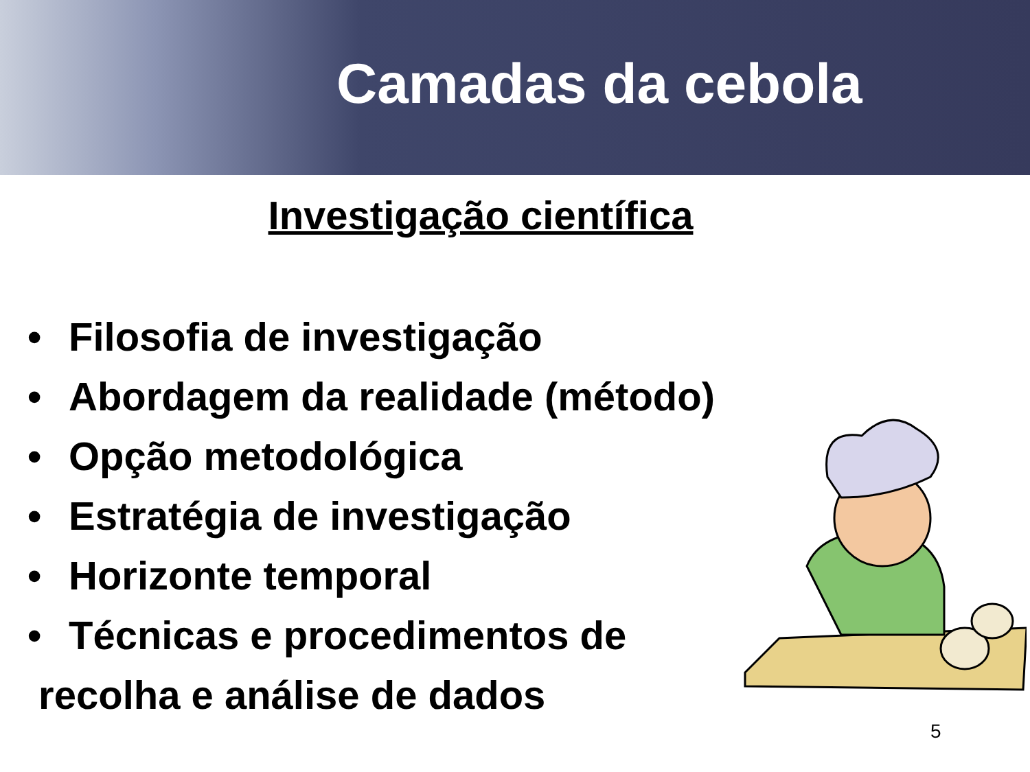Camadas da cebola
Investigação científica
• Filosofia de investigação
• Abordagem da realidade (método)
• Opção metodológica
• Estratégia de investigação
• Horizonte temporal
• Técnicas e procedimentos de
recolha e análise de dados
5